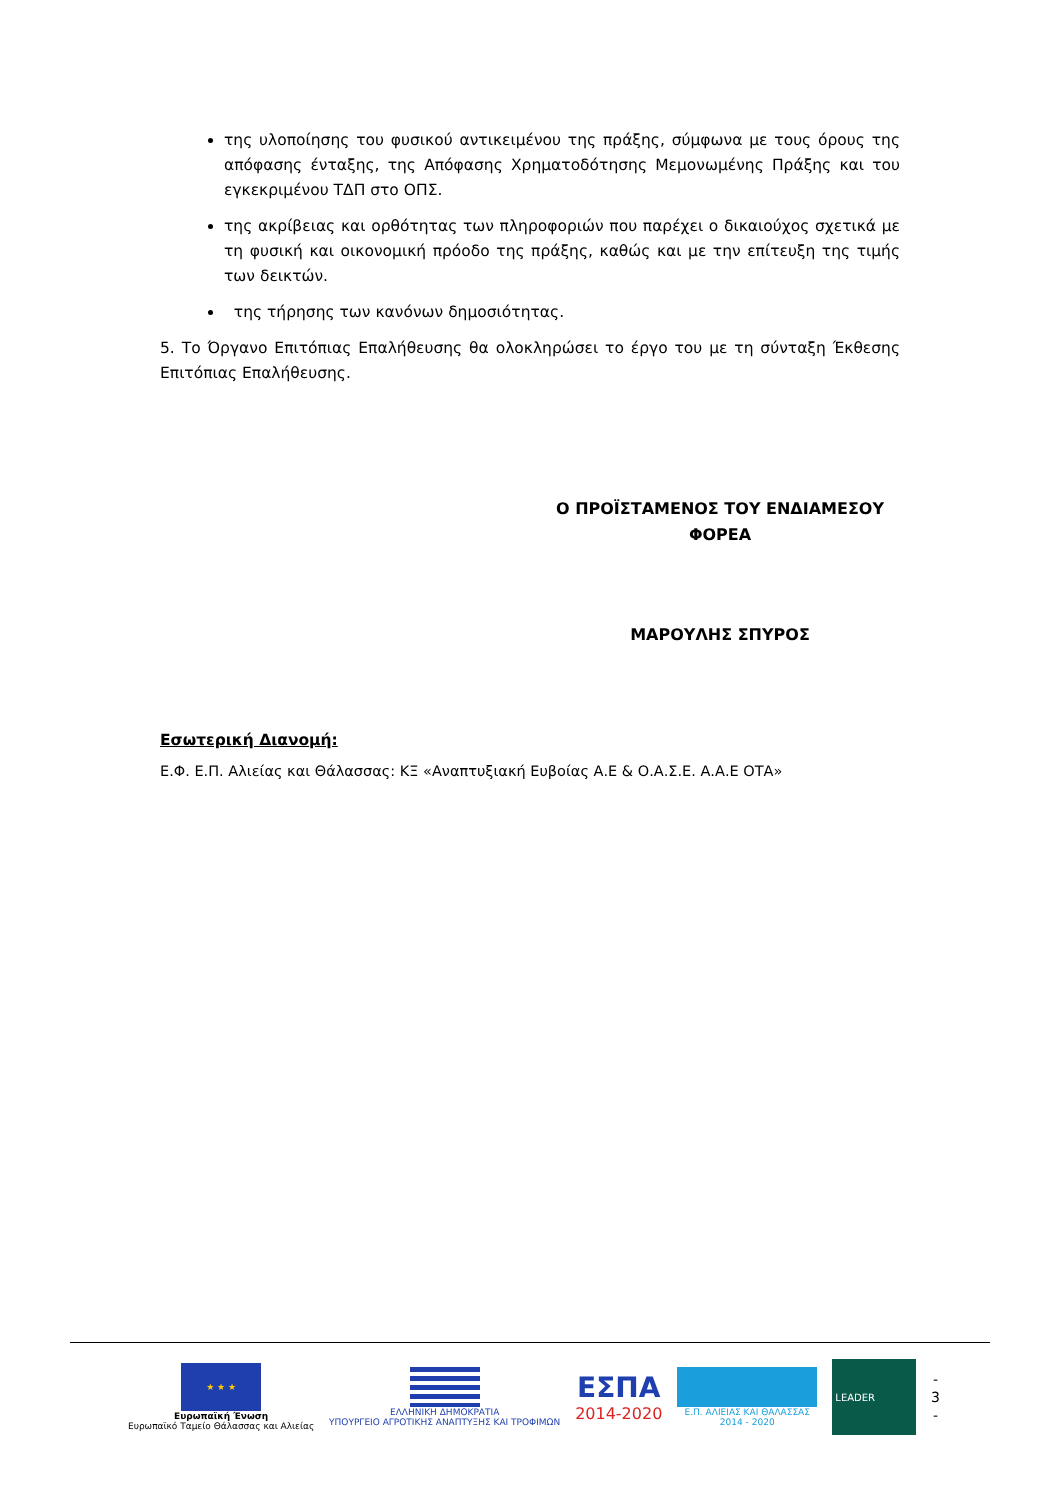της υλοποίησης του φυσικού αντικειμένου της πράξης, σύμφωνα με τους όρους της απόφασης ένταξης, της Απόφασης Χρηματοδότησης Μεμονωμένης Πράξης και του εγκεκριμένου ΤΔΠ στο ΟΠΣ.
της ακρίβειας και ορθότητας των πληροφοριών που παρέχει ο δικαιούχος σχετικά με τη φυσική και οικονομική πρόοδο της πράξης, καθώς και με την επίτευξη της τιμής των δεικτών.
της τήρησης των κανόνων δημοσιότητας.
5. Το Όργανο Επιτόπιας Επαλήθευσης θα ολοκληρώσει το έργο του με τη σύνταξη Έκθεσης Επιτόπιας Επαλήθευσης.
Ο ΠΡΟΪΣΤΑΜΕΝΟΣ ΤΟΥ ΕΝΔΙΑΜΕΣΟΥ ΦΟΡΕΑ
ΜΑΡΟΥΛΗΣ ΣΠΥΡΟΣ
Εσωτερική Διανομή:
Ε.Φ. Ε.Π. Αλιείας και Θάλασσας: ΚΞ «Αναπτυξιακή Ευβοίας Α.Ε & Ο.Α.Σ.Ε. Α.Α.Ε ΟΤΑ»
★ ★ ★
Ευρωπαϊκή Ένωση
Ευρωπαϊκό Ταμείο Θάλασσας και Αλιείας
ΕΛΛΗΝΙΚΗ ΔΗΜΟΚΡΑΤΙΑ
ΥΠΟΥΡΓΕΙΟ ΑΓΡΟΤΙΚΗΣ ΑΝΑΠΤΥΞΗΣ ΚΑΙ ΤΡΟΦΙΜΩΝ
ΕΣΠΑ
2014-2020
Ε.Π. ΑΛΙΕΙΑΣ ΚΑΙ ΘΑΛΑΣΣΑΣ
2014 - 2020
LEADER
-
3
-